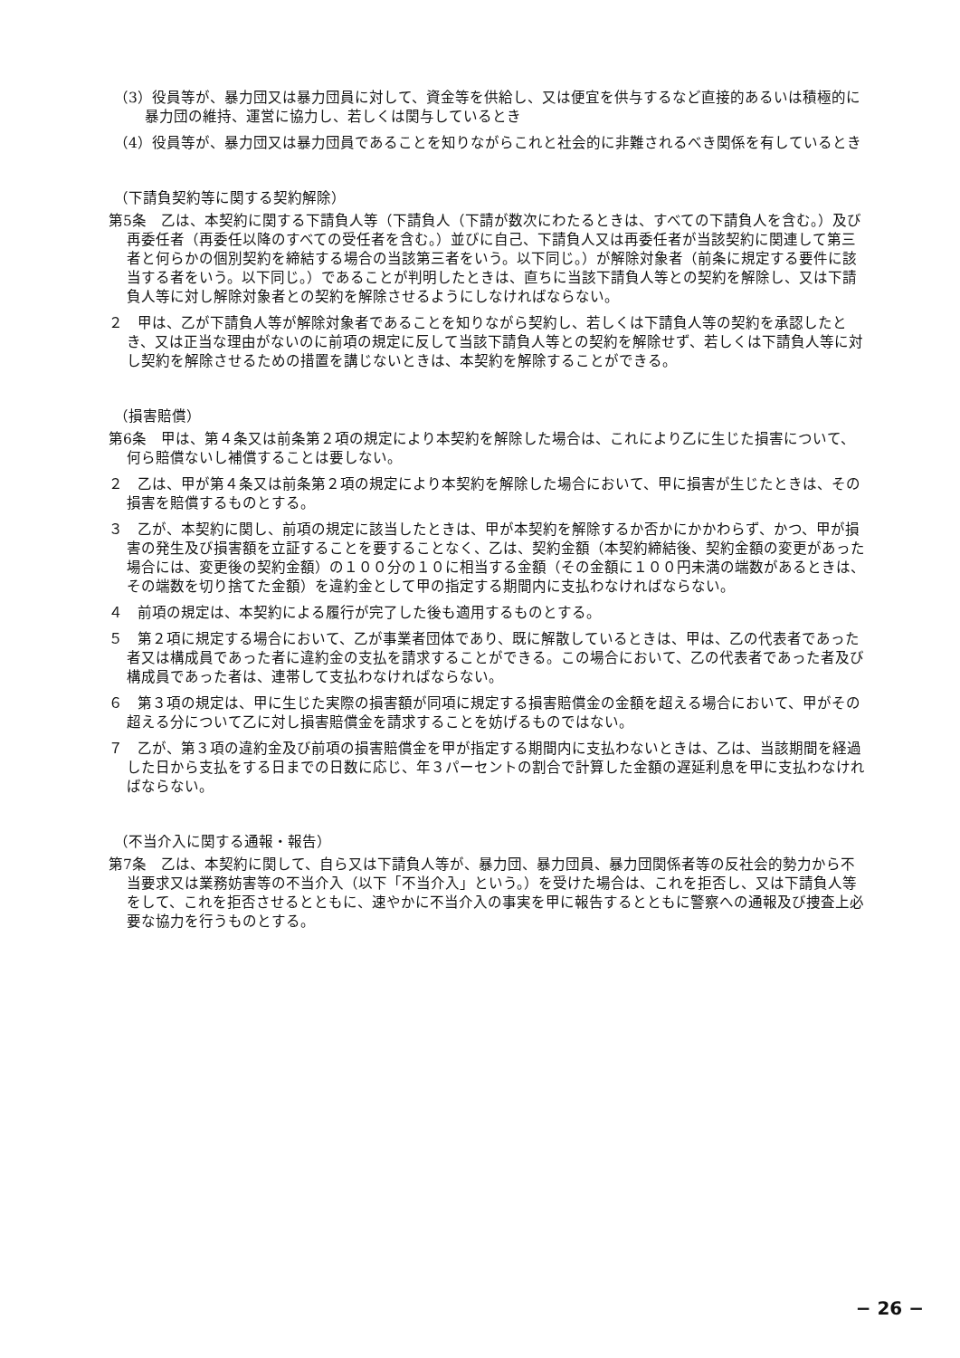（3）役員等が、暴力団又は暴力団員に対して、資金等を供給し、又は便宜を供与するなど直接的あるいは積極的に暴力団の維持、運営に協力し、若しくは関与しているとき
（4）役員等が、暴力団又は暴力団員であることを知りながらこれと社会的に非難されるべき関係を有しているとき
（下請負契約等に関する契約解除）
第5条　乙は、本契約に関する下請負人等（下請負人（下請が数次にわたるときは、すべての下請負人を含む。）及び再委任者（再委任以降のすべての受任者を含む。）並びに自己、下請負人又は再委任者が当該契約に関連して第三者と何らかの個別契約を締結する場合の当該第三者をいう。以下同じ。）が解除対象者（前条に規定する要件に該当する者をいう。以下同じ。）であることが判明したときは、直ちに当該下請負人等との契約を解除し、又は下請負人等に対し解除対象者との契約を解除させるようにしなければならない。
２　甲は、乙が下請負人等が解除対象者であることを知りながら契約し、若しくは下請負人等の契約を承認したとき、又は正当な理由がないのに前項の規定に反して当該下請負人等との契約を解除せず、若しくは下請負人等に対し契約を解除させるための措置を講じないときは、本契約を解除することができる。
（損害賠償）
第6条　甲は、第４条又は前条第２項の規定により本契約を解除した場合は、これにより乙に生じた損害について、何ら賠償ないし補償することは要しない。
２　乙は、甲が第４条又は前条第２項の規定により本契約を解除した場合において、甲に損害が生じたときは、その損害を賠償するものとする。
３　乙が、本契約に関し、前項の規定に該当したときは、甲が本契約を解除するか否かにかかわらず、かつ、甲が損害の発生及び損害額を立証することを要することなく、乙は、契約金額（本契約締結後、契約金額の変更があった場合には、変更後の契約金額）の１００分の１０に相当する金額（その金額に１００円未満の端数があるときは、その端数を切り捨てた金額）を違約金として甲の指定する期間内に支払わなければならない。
４　前項の規定は、本契約による履行が完了した後も適用するものとする。
５　第２項に規定する場合において、乙が事業者団体であり、既に解散しているときは、甲は、乙の代表者であった者又は構成員であった者に違約金の支払を請求することができる。この場合において、乙の代表者であった者及び構成員であった者は、連帯して支払わなければならない。
６　第３項の規定は、甲に生じた実際の損害額が同項に規定する損害賠償金の金額を超える場合において、甲がその超える分について乙に対し損害賠償金を請求することを妨げるものではない。
７　乙が、第３項の違約金及び前項の損害賠償金を甲が指定する期間内に支払わないときは、乙は、当該期間を経過した日から支払をする日までの日数に応じ、年３パーセントの割合で計算した金額の遅延利息を甲に支払わなければならない。
（不当介入に関する通報・報告）
第7条　乙は、本契約に関して、自ら又は下請負人等が、暴力団、暴力団員、暴力団関係者等の反社会的勢力から不当要求又は業務妨害等の不当介入（以下「不当介入」という。）を受けた場合は、これを拒否し、又は下請負人等をして、これを拒否させるとともに、速やかに不当介入の事実を甲に報告するとともに警察への通報及び捜査上必要な協力を行うものとする。
− 26 −